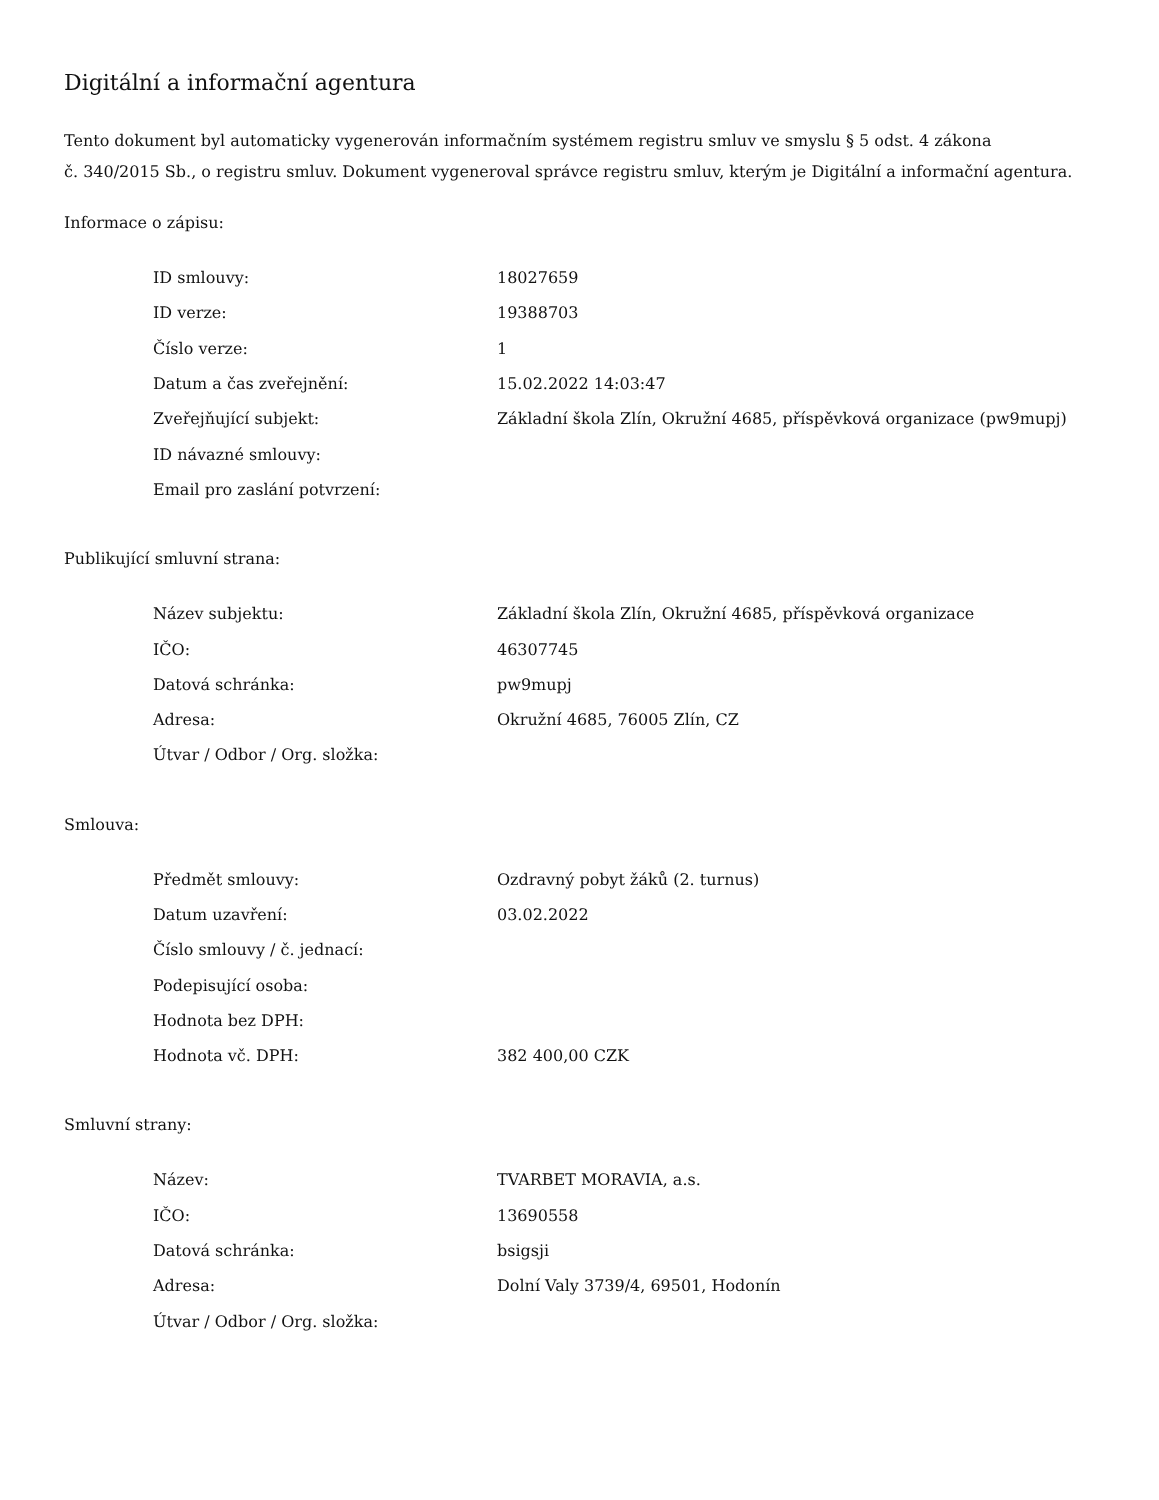Digitální a informační agentura
Tento dokument byl automaticky vygenerován informačním systémem registru smluv ve smyslu § 5 odst. 4 zákona
č. 340/2015 Sb., o registru smluv. Dokument vygeneroval správce registru smluv, kterým je Digitální a informační agentura.
Informace o zápisu:
| ID smlouvy: | 18027659 |
| ID verze: | 19388703 |
| Číslo verze: | 1 |
| Datum a čas zveřejnění: | 15.02.2022 14:03:47 |
| Zveřejňující subjekt: | Základní škola Zlín, Okružní 4685, příspěvková organizace (pw9mupj) |
| ID návazné smlouvy: | |
| Email pro zaslání potvrzení: | |
Publikující smluvní strana:
| Název subjektu: | Základní škola Zlín, Okružní 4685, příspěvková organizace |
| IČO: | 46307745 |
| Datová schránka: | pw9mupj |
| Adresa: | Okružní 4685, 76005 Zlín, CZ |
| Útvar / Odbor / Org. složka: | |
Smlouva:
| Předmět smlouvy: | Ozdravný pobyt žáků (2. turnus) |
| Datum uzavření: | 03.02.2022 |
| Číslo smlouvy / č. jednací: | |
| Podepisující osoba: | |
| Hodnota bez DPH: | |
| Hodnota vč. DPH: | 382 400,00 CZK |
Smluvní strany:
| Název: | TVARBET MORAVIA, a.s. |
| IČO: | 13690558 |
| Datová schránka: | bsigsji |
| Adresa: | Dolní Valy 3739/4, 69501, Hodonín |
| Útvar / Odbor / Org. složka: | |